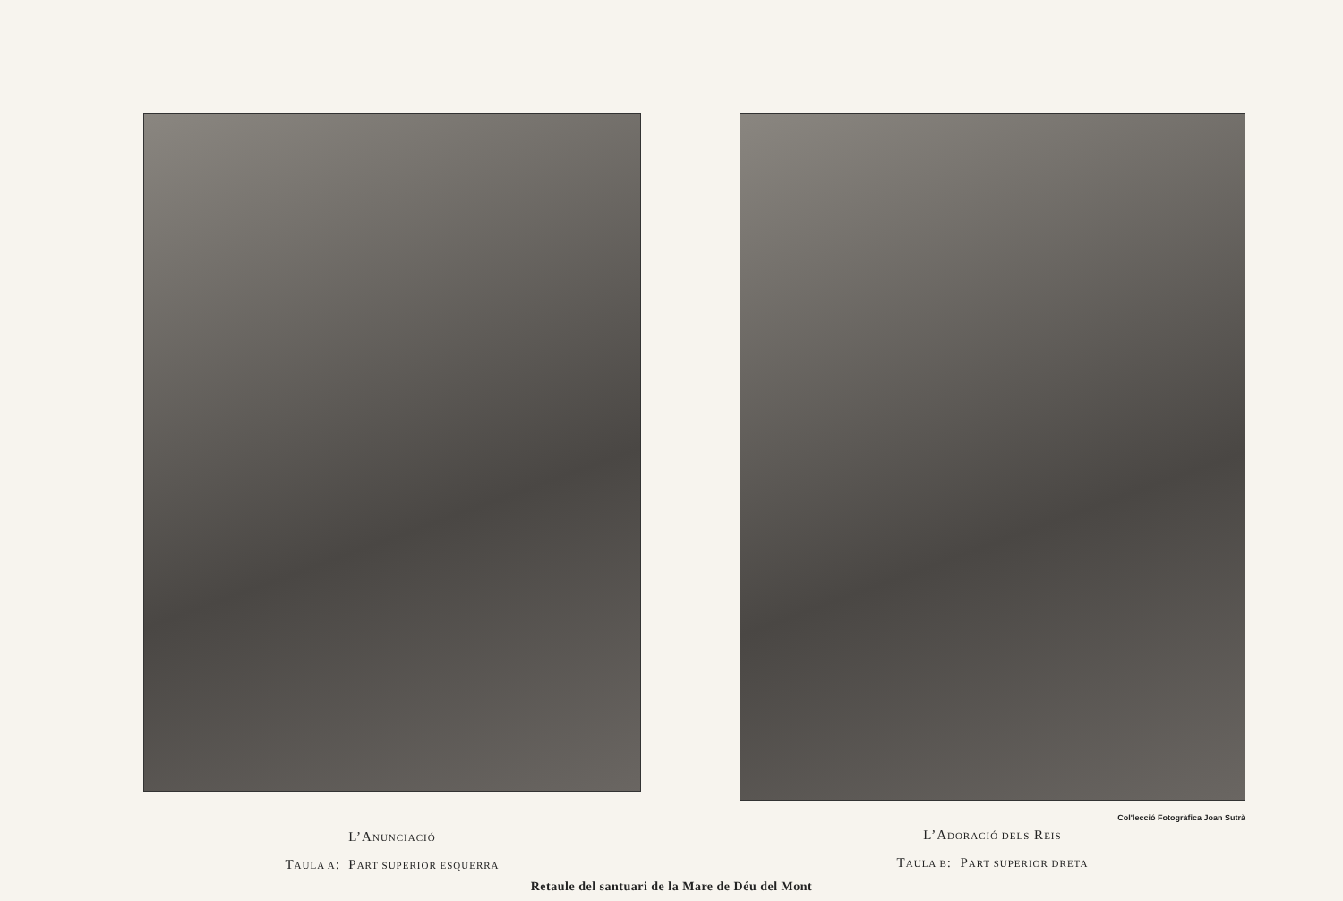L’ANUNCIACIÓ
TAULA A: PART SUPERIOR ESQUERRA
Col'lecció Fotogràfica Joan Sutrà
L’ADORACIÓ DELS REIS
TAULA B: PART SUPERIOR DRETA
Retaule del santuari de la Mare de Déu del Mont